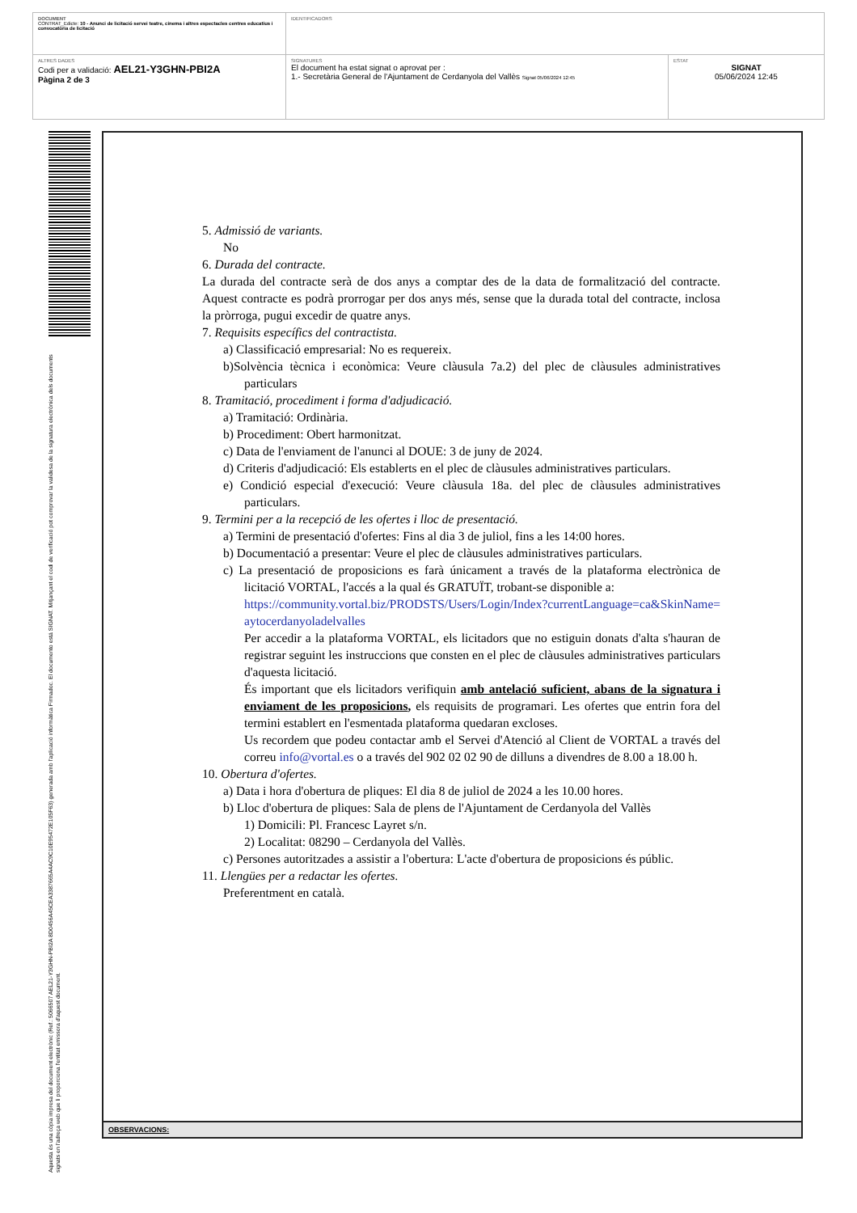| DOCUMENT CONTRAT_Edicte: 10 - Anunci de licitació servei teatre, cinema i altres espectacles centres educatius i convocatòria de licitació | IDENTIFICADORS | |
| ALTRES DADES Codi per a validació: AEL21-Y3GHN-PBI2A Pàgina 2 de 3 | SIGNATURES El document ha estat signat o aprovat per : 1.- Secretària General de l'Ajuntament de Cerdanyola del Vallès Signat 05/06/2024 12:45 | ESTAT SIGNAT 05/06/2024 12:45 |
Aquesta és una còpia impresa del document electrònic (Ref.: 5066507 AEL21-Y3GHN-PBI2A 8D0456A45CEA3387665A4AC9C10E95472E105F63) generada amb l'aplicació informàtica Firmadoc. El documento está SIGNAT. Mitjançant el codi de verificació pot comprovar la validesa de la signatura electrònica dels documents signats en l'adreça web que li proporciona l'entitat emissora d'aquest document.
5. Admissió de variants.
No
6. Durada del contracte.
La durada del contracte serà de dos anys a comptar des de la data de formalització del contracte. Aquest contracte es podrà prorrogar per dos anys més, sense que la durada total del contracte, inclosa la pròrroga, pugui excedir de quatre anys.
7. Requisits específics del contractista.
a) Classificació empresarial: No es requereix.
b)Solvència tècnica i econòmica: Veure clàusula 7a.2) del plec de clàusules administratives particulars
8. Tramitació, procediment i forma d'adjudicació.
a) Tramitació: Ordinària.
b) Procediment: Obert harmonitzat.
c) Data de l'enviament de l'anunci al DOUE: 3 de juny de 2024.
d) Criteris d'adjudicació: Els establerts en el plec de clàusules administratives particulars.
e) Condició especial d'execució: Veure clàusula 18a. del plec de clàusules administratives particulars.
9. Termini per a la recepció de les ofertes i lloc de presentació.
a) Termini de presentació d'ofertes: Fins al dia 3 de juliol, fins a les 14:00 hores.
b) Documentació a presentar: Veure el plec de clàusules administratives particulars.
c) La presentació de proposicions es farà únicament a través de la plataforma electrònica de licitació VORTAL, l'accés a la qual és GRATUÏT, trobant-se disponible a:
https://community.vortal.biz/PRODSTS/Users/Login/Index?currentLanguage=ca&SkinName=aytocerdanyoladelvalles
Per accedir a la plataforma VORTAL, els licitadors que no estiguin donats d'alta s'hauran de registrar seguint les instruccions que consten en el plec de clàusules administratives particulars d'aquesta licitació.
És important que els licitadors verifiquin amb antelació suficient, abans de la signatura i enviament de les proposicions, els requisits de programari. Les ofertes que entrin fora del termini establert en l'esmentada plataforma quedaran excloses.
Us recordem que podeu contactar amb el Servei d'Atenció al Client de VORTAL a través del correu info@vortal.es o a través del 902 02 02 90 de dilluns a divendres de 8.00 a 18.00 h.
10. Obertura d'ofertes.
a) Data i hora d'obertura de pliques: El dia 8 de juliol de 2024 a les 10.00 hores.
b) Lloc d'obertura de pliques: Sala de plens de l'Ajuntament de Cerdanyola del Vallès
1) Domicili: Pl. Francesc Layret s/n.
2) Localitat: 08290 – Cerdanyola del Vallès.
c) Persones autoritzades a assistir a l'obertura: L'acte d'obertura de proposicions és públic.
11. Llengües per a redactar les ofertes.
Preferentment en català.
OBSERVACIONS: